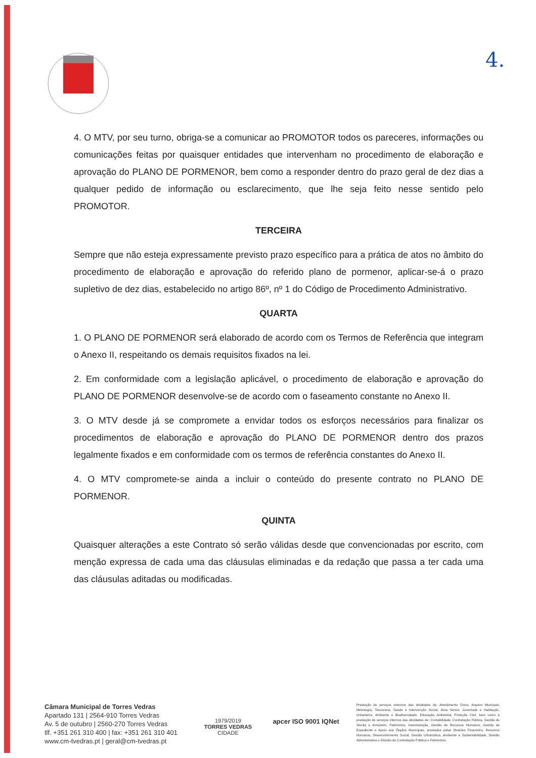4.
4. O MTV, por seu turno, obriga-se a comunicar ao PROMOTOR todos os pareceres, informações ou comunicações feitas por quaisquer entidades que intervenham no procedimento de elaboração e aprovação do PLANO DE PORMENOR, bem como a responder dentro do prazo geral de dez dias a qualquer pedido de informação ou esclarecimento, que lhe seja feito nesse sentido pelo PROMOTOR.
TERCEIRA
Sempre que não esteja expressamente previsto prazo específico para a prática de atos no âmbito do procedimento de elaboração e aprovação do referido plano de pormenor, aplicar-se-á o prazo supletivo de dez dias, estabelecido no artigo 86º, nº 1 do Código de Procedimento Administrativo.
QUARTA
1. O PLANO DE PORMENOR será elaborado de acordo com os Termos de Referência que integram o Anexo II, respeitando os demais requisitos fixados na lei.
2. Em conformidade com a legislação aplicável, o procedimento de elaboração e aprovação do PLANO DE PORMENOR desenvolve-se de acordo com o faseamento constante no Anexo II.
3. O MTV desde já se compromete a envidar todos os esforços necessários para finalizar os procedimentos de elaboração e aprovação do PLANO DE PORMENOR dentro dos prazos legalmente fixados e em conformidade com os termos de referência constantes do Anexo II.
4. O MTV compromete-se ainda a incluir o conteúdo do presente contrato no PLANO DE PORMENOR.
QUINTA
Quaisquer alterações a este Contrato só serão válidas desde que convencionadas por escrito, com menção expressa de cada uma das cláusulas eliminadas e da redação que passa a ter cada uma das cláusulas aditadas ou modificadas.
Câmara Municipal de Torres Vedras
Apartado 131 | 2564-910 Torres Vedras
Av. 5 de outubro | 2560-270 Torres Vedras
tlf. +351 261 310 400 | fax: +351 261 310 401
www.cm-tvedras.pt | geral@cm-tvedras.pt
1979/2019
TORRES VEDRAS
CIDADE
apcer ISO 9001 IQNet
Prestação de serviços externos das atividades de: Atendimento Único, Arquivo Municipal, Metrologia, Tesouraria, Saúde e Intervenção Social, Área Sénior, Juventude e Habitação, Urbanismo, Ambiente e Biodiversidade, Educação Ambiental, Proteção Civil, bem como à prestação de serviços internos das atividades de: Contabilidade, Contratação Pública, Gestão de Stocks e Armazém, Património, Inventariação, Gestão de Recursos Humanos, Gestão de Expediente e Apoio aos Órgãos Municipais, prestados pelas Divisões Financeira, Recursos Humanos, Desenvolvimento Social, Gestão Urbanística, Ambiente e Sustentabilidade, Divisão Administrativa e Divisão de Contratação Pública e Património.